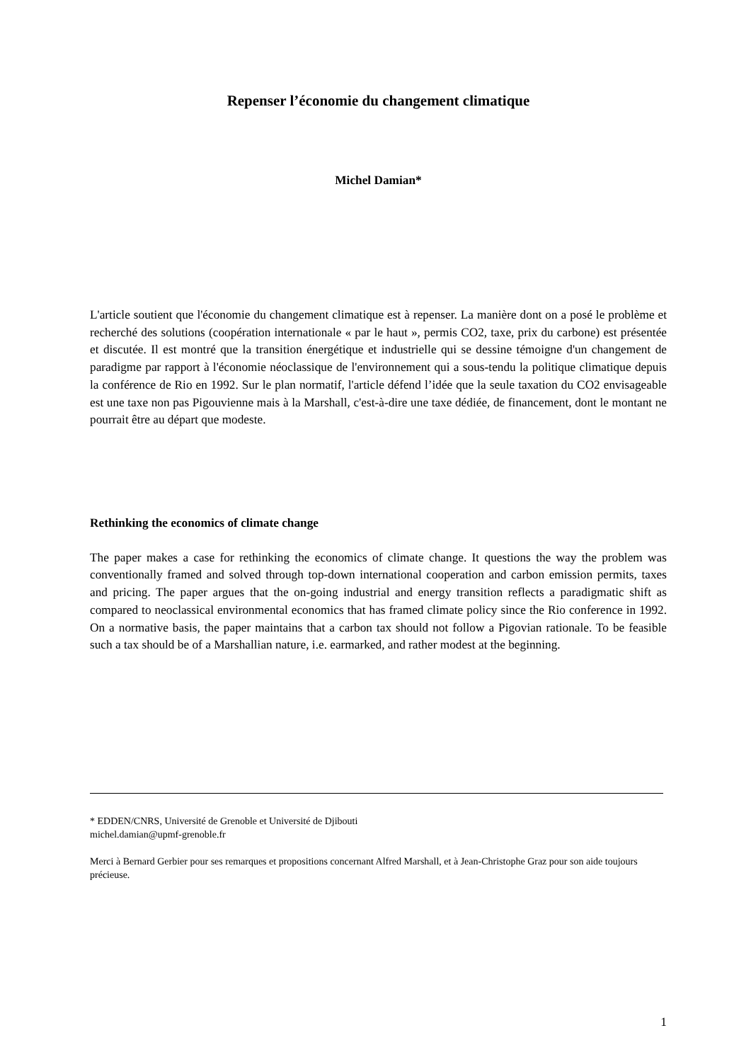Repenser l’économie du changement climatique
Michel Damian*
L'article soutient que l'économie du changement climatique est à repenser. La manière dont on a posé le problème et recherché des solutions (coopération internationale « par le haut », permis CO2, taxe, prix du carbone) est présentée et discutée. Il est montré que la transition énergétique et industrielle qui se dessine témoigne d'un changement de paradigme par rapport à l'économie néoclassique de l'environnement qui a sous-tendu la politique climatique depuis la conférence de Rio en 1992. Sur le plan normatif, l'article défend l’idée que la seule taxation du CO2 envisageable est une taxe non pas Pigouvienne mais à la Marshall, c'est-à-dire une taxe dédiée, de financement, dont le montant ne pourrait être au départ que modeste.
Rethinking the economics of climate change
The paper makes a case for rethinking the economics of climate change. It questions the way the problem was conventionally framed and solved through top-down international cooperation and carbon emission permits, taxes and pricing. The paper argues that the on-going industrial and energy transition reflects a paradigmatic shift as compared to neoclassical environmental economics that has framed climate policy since the Rio conference in 1992. On a normative basis, the paper maintains that a carbon tax should not follow a Pigovian rationale. To be feasible such a tax should be of a Marshallian nature, i.e. earmarked, and rather modest at the beginning.
* EDDEN/CNRS, Université de Grenoble et Université de Djibouti
michel.damian@upmf-grenoble.fr
Merci à Bernard Gerbier pour ses remarques et propositions concernant Alfred Marshall, et à Jean-Christophe Graz pour son aide toujours précieuse.
1